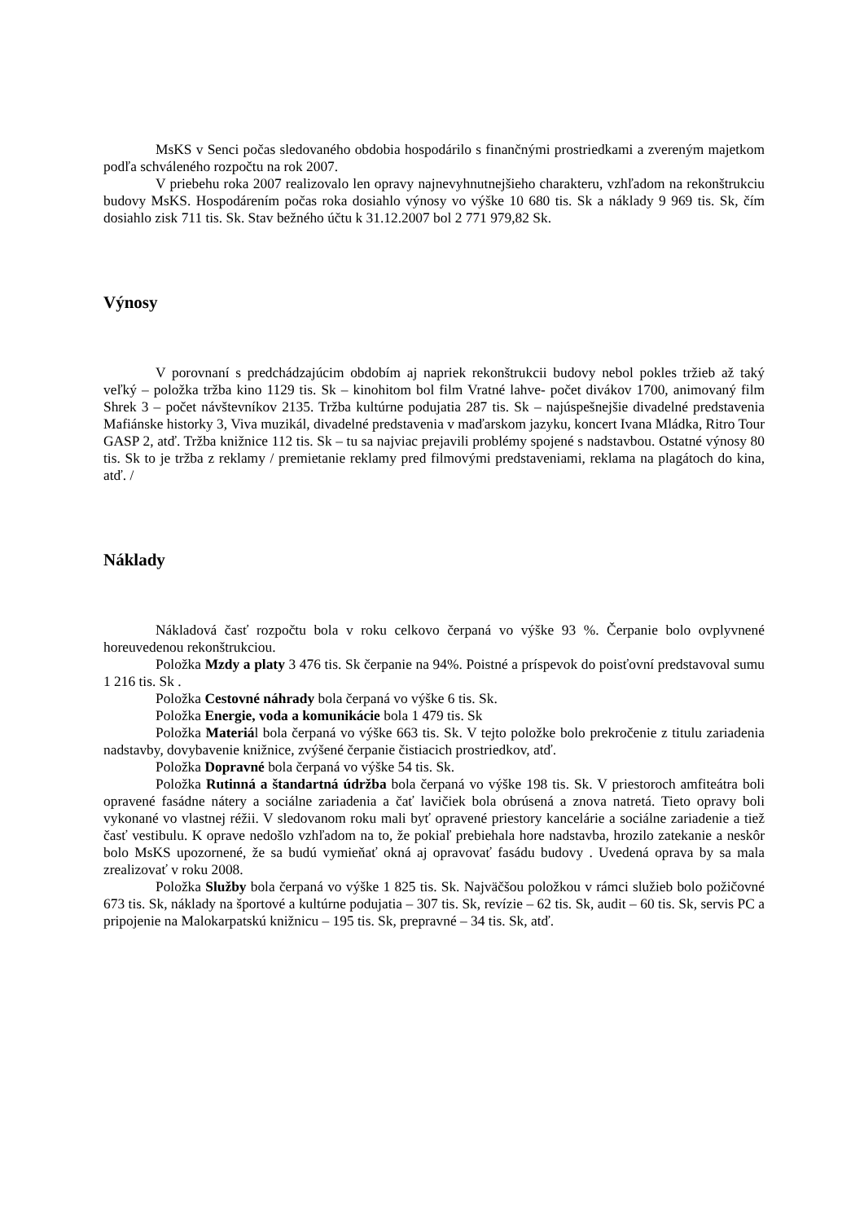MsKS v Senci počas sledovaného obdobia hospodárilo s finančnými prostriedkami a zvereným majetkom podľa schváleného rozpočtu na rok 2007.
V priebehu roka 2007 realizovalo len opravy najnevyhnutnejšieho charakteru, vzhľadom na rekonštrukciu budovy MsKS. Hospodárením počas roka dosiahlo výnosy vo výške 10 680 tis. Sk a náklady 9 969 tis. Sk, čím dosiahlo zisk 711 tis. Sk. Stav bežného účtu k 31.12.2007 bol 2 771 979,82 Sk.
Výnosy
V porovnaní s predchádzajúcim obdobím aj napriek rekonštrukcii budovy nebol pokles tržieb až taký veľký – položka tržba kino 1129 tis. Sk – kinohitom bol film Vratné lahve- počet divákov 1700, animovaný film Shrek 3 – počet návštevníkov 2135. Tržba kultúrne podujatia 287 tis. Sk – najúspešnejšie divadelné predstavenia Mafiánske historky 3, Viva muzikál, divadelné predstavenia v maďarskom jazyku, koncert Ivana Mládka, Ritro Tour GASP 2, atď. Tržba knižnice 112 tis. Sk – tu sa najviac prejavili problémy spojené s nadstavbou. Ostatné výnosy 80 tis. Sk to je tržba z reklamy / premietanie reklamy pred filmovými predstaveniami, reklama na plagátoch do kina, atď. /
Náklady
Nákladová časť rozpočtu bola v roku celkovo čerpaná vo výške 93 %. Čerpanie bolo ovplyvnené horeuvedenou rekonštrukciou.
Položka Mzdy a platy 3 476 tis. Sk čerpanie na 94%. Poistné a príspevok do poisťovní predstavoval sumu 1 216 tis. Sk .
Položka Cestovné náhrady bola čerpaná vo výške 6 tis. Sk.
Položka Energie, voda a komunikácie bola 1 479 tis. Sk
Položka Materiál bola čerpaná vo výške 663 tis. Sk. V tejto položke bolo prekročenie z titulu zariadenia nadstavby, dovybavenie knižnice, zvýšené čerpanie čistiacich prostriedkov, atď.
Položka Dopravné bola čerpaná vo výške 54 tis. Sk.
Položka Rutinná a štandartná údržba bola čerpaná vo výške 198 tis. Sk. V priestoroch amfiteátra boli opravené fasádne nátery a sociálne zariadenia a čať lavičiek bola obrúsená a znova natretá. Tieto opravy boli vykonané vo vlastnej réžii. V sledovanom roku mali byť opravené priestory kancelárie a sociálne zariadenie a tiež časť vestibulu. K oprave nedošlo vzhľadom na to, že pokiaľ prebiehala hore nadstavba, hrozilo zatekanie a neskôr bolo MsKS upozornené, že sa budú vymieňať okná aj opravovať fasádu budovy . Uvedená oprava by sa mala zrealizovať v roku 2008.
Položka Služby bola čerpaná vo výške 1 825 tis. Sk. Najväčšou položkou v rámci služieb bolo požičovné 673 tis. Sk, náklady na športové a kultúrne podujatia – 307 tis. Sk, revízie – 62 tis. Sk, audit – 60 tis. Sk, servis PC a pripojenie na Malokarpatskú knižnicu – 195 tis. Sk, prepravné – 34 tis. Sk, atď.